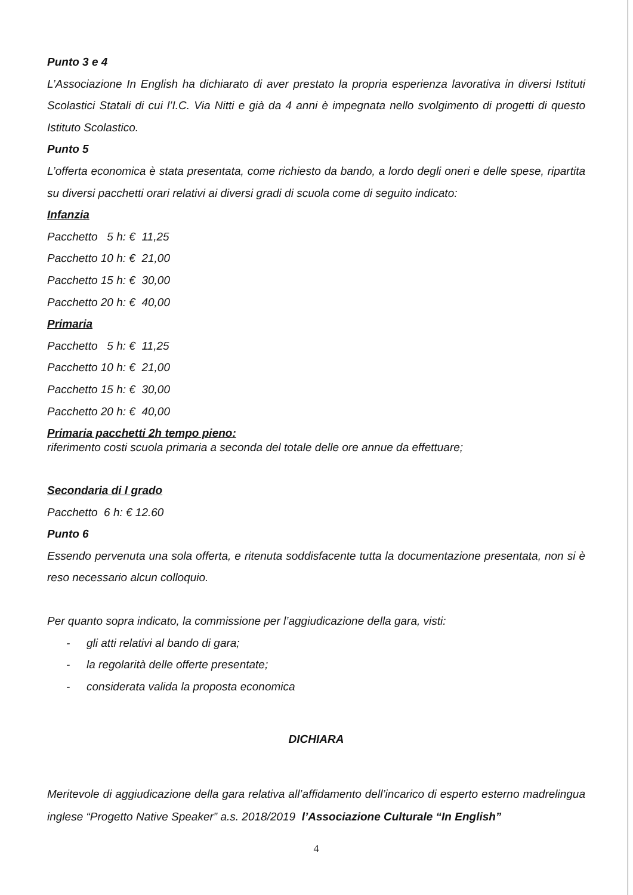Punto 3 e 4
L’Associazione In English ha dichiarato di aver prestato la propria esperienza lavorativa in diversi Istituti Scolastici Statali di cui l’I.C. Via Nitti e già da 4 anni è impegnata nello svolgimento di progetti di questo Istituto Scolastico.
Punto 5
L’offerta economica è stata presentata, come richiesto da bando, a lordo degli oneri e delle spese, ripartita su diversi pacchetti orari relativi ai diversi gradi di scuola come di seguito indicato:
Infanzia
Pacchetto 5 h: € 11,25
Pacchetto 10 h: € 21,00
Pacchetto 15 h: € 30,00
Pacchetto 20 h: € 40,00
Primaria
Pacchetto 5 h: € 11,25
Pacchetto 10 h: € 21,00
Pacchetto 15 h: € 30,00
Pacchetto 20 h: € 40,00
Primaria pacchetti 2h tempo pieno:
riferimento costi scuola primaria a seconda del totale delle ore annue da effettuare;
Secondaria di I grado
Pacchetto 6 h: € 12.60
Punto 6
Essendo pervenuta una sola offerta, e ritenuta soddisfacente tutta la documentazione presentata, non si è reso necessario alcun colloquio.
Per quanto sopra indicato, la commissione per l’aggiudicazione della gara, visti:
- gli atti relativi al bando di gara;
- la regolarità delle offerte presentate;
- considerata valida la proposta economica
DICHIARA
Meritevole di aggiudicazione della gara relativa all’affidamento dell’incarico di esperto esterno madrelingua inglese “Progetto Native Speaker” a.s. 2018/2019 l’Associazione Culturale “In English”
4